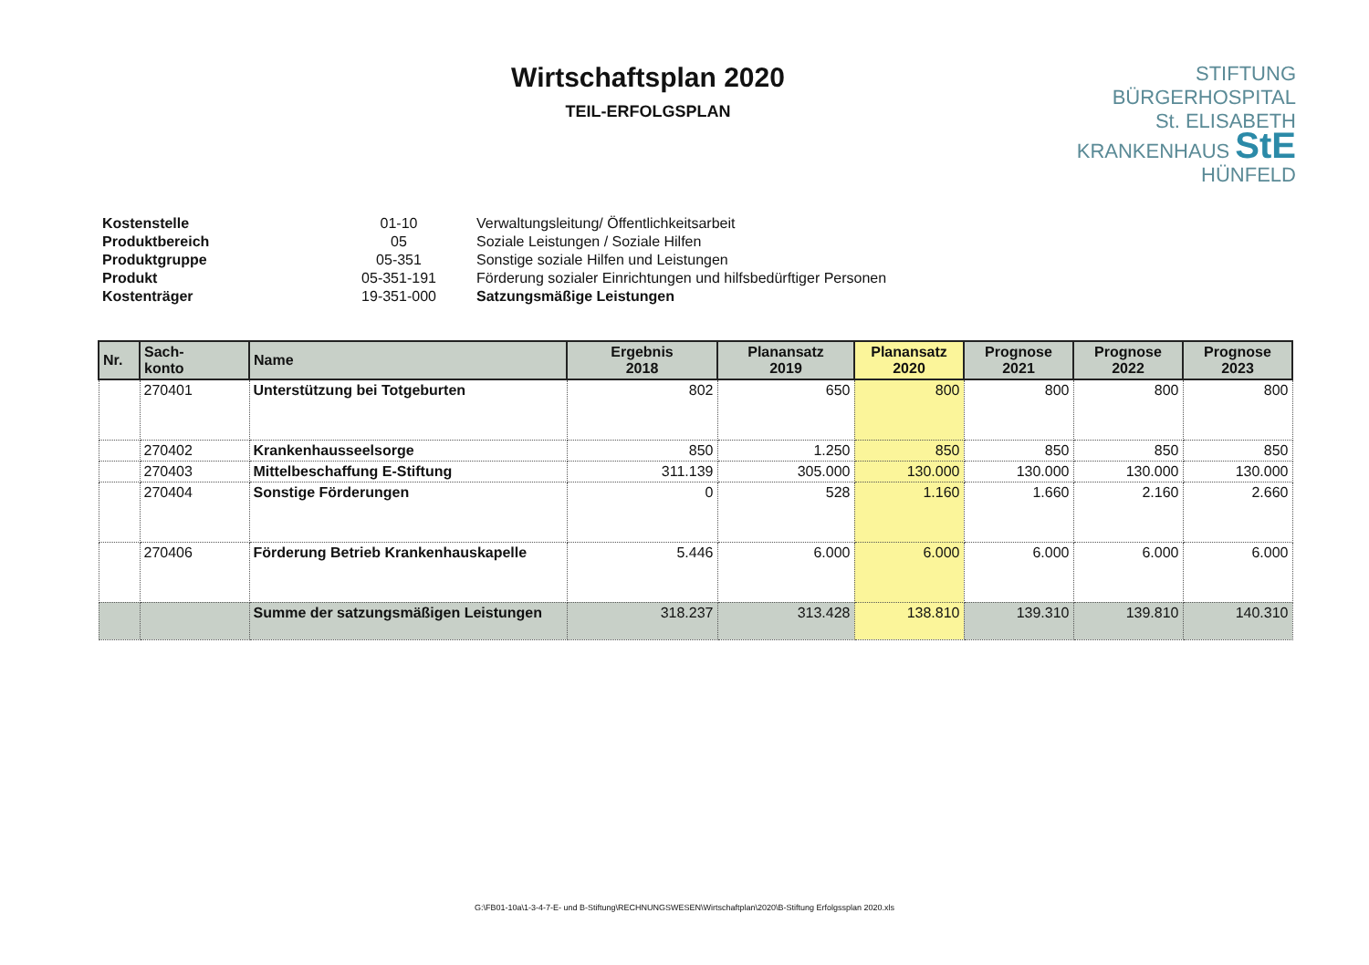Wirtschaftsplan 2020
TEIL-ERFOLGSPLAN
STIFTUNG
BÜRGERHOSPITAL
St. ELISABETH
KRANKENHAUS StE
HÜNFELD
Kostenstelle 01-10 Verwaltungsleitung/ Öffentlichkeitsarbeit Produktbereich 05 Soziale Leistungen / Soziale Hilfen Produktgruppe 05-351 Sonstige soziale Hilfen und Leistungen Produkt 05-351-191 Förderung sozialer Einrichtungen und hilfsbedürftiger Personen Kostenträger 19-351-000 Satzungsmäßige Leistungen
| Nr. | Sach- konto | Name | Ergebnis 2018 | Planansatz 2019 | Planansatz 2020 | Prognose 2021 | Prognose 2022 | Prognose 2023 |
| --- | --- | --- | --- | --- | --- | --- | --- | --- |
| | 270401 | Unterstützung bei Totgeburten | 802 | 650 | 800 | 800 | 800 | 800 |
| | 270402 | Krankenhausseelsorge | 850 | 1.250 | 850 | 850 | 850 | 850 |
| | 270403 | Mittelbeschaffung E-Stiftung | 311.139 | 305.000 | 130.000 | 130.000 | 130.000 | 130.000 |
| | 270404 | Sonstige Förderungen | 0 | 528 | 1.160 | 1.660 | 2.160 | 2.660 |
| | 270406 | Förderung Betrieb Krankenhauskapelle | 5.446 | 6.000 | 6.000 | 6.000 | 6.000 | 6.000 |
| | | Summe der satzungsmäßigen Leistungen | 318.237 | 313.428 | 138.810 | 139.310 | 139.810 | 140.310 |
G:\FB01-10a\1-3-4-7-E- und B-Stiftung\RECHNUNGSWESEN\Wirtschaftplan\2020\B-Stiftung Erfolgssplan 2020.xls